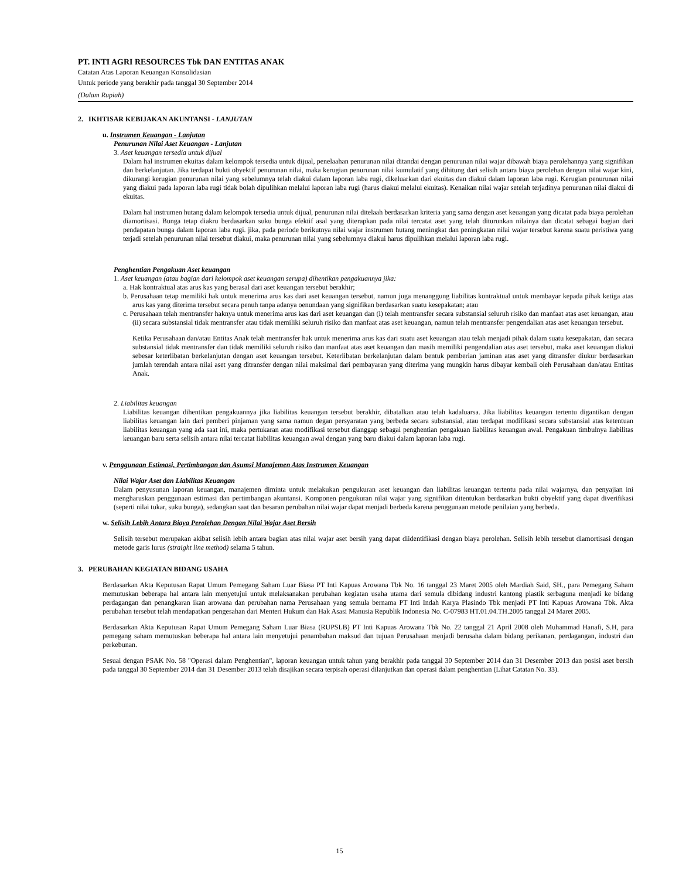PT. INTI AGRI RESOURCES Tbk DAN ENTITAS ANAK
Catatan Atas Laporan Keuangan Konsolidasian
Untuk periode yang berakhir pada tanggal 30 September 2014
(Dalam Rupiah)
2. IKHTISAR KEBIJAKAN AKUNTANSI - LANJUTAN
u. Instrumen Keuangan - Lanjutan
Penurunan Nilai Aset Keuangan - Lanjutan
3. Aset keuangan tersedia untuk dijual
Dalam hal instrumen ekuitas dalam kelompok tersedia untuk dijual, penelaahan penurunan nilai ditandai dengan penurunan nilai wajar dibawah biaya perolehannya yang signifikan dan berkelanjutan. Jika terdapat bukti obyektif penurunan nilai, maka kerugian penurunan nilai kumulatif yang dihitung dari selisih antara biaya perolehan dengan nilai wajar kini, dikurangi kerugian penurunan nilai yang sebelumnya telah diakui dalam laporan laba rugi, dikeluarkan dari ekuitas dan diakui dalam laporan laba rugi. Kerugian penurunan nilai yang diakui pada laporan laba rugi tidak bolah dipulihkan melalui laporan laba rugi (harus diakui melalui ekuitas). Kenaikan nilai wajar setelah terjadinya penurunan nilai diakui di ekuitas.
Dalam hal instrumen hutang dalam kelompok tersedia untuk dijual, penurunan nilai ditelaah berdasarkan kriteria yang sama dengan aset keuangan yang dicatat pada biaya perolehan diamortisasi. Bunga tetap diakru berdasarkan suku bunga efektif asal yang diterapkan pada nilai tercatat aset yang telah diturunkan nilainya dan dicatat sebagai bagian dari pendapatan bunga dalam laporan laba rugi. jika, pada periode berikutnya nilai wajar instrumen hutang meningkat dan peningkatan nilai wajar tersebut karena suatu peristiwa yang terjadi setelah penurunan nilai tersebut diakui, maka penurunan nilai yang sebelumnya diakui harus dipulihkan melalui laporan laba rugi.
Penghentian Pengakuan Aset keuangan
1. Aset keuangan (atau bagian dari kelompok aset keuangan serupa) dihentikan pengakuannya jika:
a. Hak kontraktual atas arus kas yang berasal dari aset keuangan tersebut berakhir;
b. Perusahaan tetap memiliki hak untuk menerima arus kas dari aset keuangan tersebut, namun juga menanggung liabilitas kontraktual untuk membayar kepada pihak ketiga atas arus kas yang diterima tersebut secara penuh tanpa adanya oenundaan yang signifikan berdasarkan suatu kesepakatan; atau
c. Perusahaan telah mentransfer haknya untuk menerima arus kas dari aset keuangan dan (i) telah mentransfer secara substansial seluruh risiko dan manfaat atas aset keuangan, atau (ii) secara substansial tidak mentransfer atau tidak memiliki seluruh risiko dan manfaat atas aset keuangan, namun telah mentransfer pengendalian atas aset keuangan tersebut.
Ketika Perusahaan dan/atau Entitas Anak telah mentransfer hak untuk menerima arus kas dari suatu aset keuangan atau telah menjadi pihak dalam suatu kesepakatan, dan secara substansial tidak mentransfer dan tidak memiliki seluruh risiko dan manfaat atas aset keuangan dan masih memiliki pengendalian atas aset tersebut, maka aset keuangan diakui sebesar keterlibatan berkelanjutan dengan aset keuangan tersebut. Keterlibatan berkelanjutan dalam bentuk pemberian jaminan atas aset yang ditransfer diukur berdasarkan jumlah terendah antara nilai aset yang ditransfer dengan nilai maksimal dari pembayaran yang diterima yang mungkin harus dibayar kembali oleh Perusahaan dan/atau Entitas Anak.
2. Liabilitas keuangan
Liabilitas keuangan dihentikan pengakuannya jika liabilitas keuangan tersebut berakhir, dibatalkan atau telah kadaluarsa. Jika liabilitas keuangan tertentu digantikan dengan liabilitas keuangan lain dari pemberi pinjaman yang sama namun degan persyaratan yang berbeda secara substansial, atau terdapat modifikasi secara substansial atas ketentuan liabilitas keuangan yang ada saat ini, maka pertukaran atau modifikasi tersebut dianggap sebagai penghentian pengakuan liabilitas keuangan awal. Pengakuan timbulnya liabilitas keuangan baru serta selisih antara nilai tercatat liabilitas keuangan awal dengan yang baru diakui dalam laporan laba rugi.
v. Penggunaan Estimasi, Pertimbangan dan Asumsi Manajemen Atas Instrumen Keuangan
Nilai Wajar Aset dan Liabilitas Keuangan
Dalam penyusunan laporan keuangan, manajemen diminta untuk melakukan pengukuran aset keuangan dan liabilitas keuangan tertentu pada nilai wajarnya, dan penyajian ini mengharuskan penggunaan estimasi dan pertimbangan akuntansi. Komponen pengukuran nilai wajar yang signifikan ditentukan berdasarkan bukti obyektif yang dapat diverifikasi (seperti nilai tukar, suku bunga), sedangkan saat dan besaran perubahan nilai wajar dapat menjadi berbeda karena penggunaan metode penilaian yang berbeda.
w. Selisih Lebih Antara Biaya Perolehan Dengan Nilai Wajar Aset Bersih
Selisih tersebut merupakan akibat selisih lebih antara bagian atas nilai wajar aset bersih yang dapat diidentifikasi dengan biaya perolehan. Selisih lebih tersebut diamortisasi dengan metode garis lurus (straight line method) selama 5 tahun.
3. PERUBAHAN KEGIATAN BIDANG USAHA
Berdasarkan Akta Keputusan Rapat Umum Pemegang Saham Luar Biasa PT Inti Kapuas Arowana Tbk No. 16 tanggal 23 Maret 2005 oleh Mardiah Said, SH., para Pemegang Saham memutuskan beberapa hal antara lain menyetujui untuk melaksanakan perubahan kegiatan usaha utama dari semula dibidang industri kantong plastik serbaguna menjadi ke bidang perdagangan dan penangkaran ikan arowana dan perubahan nama Perusahaan yang semula bernama PT Inti Indah Karya Plasindo Tbk menjadi PT Inti Kapuas Arowana Tbk. Akta perubahan tersebut telah mendapatkan pengesahan dari Menteri Hukum dan Hak Asasi Manusia Republik Indonesia No. C-07983 HT.01.04.TH.2005 tanggal 24 Maret 2005.
Berdasarkan Akta Keputusan Rapat Umum Pemegang Saham Luar Biasa (RUPSLB) PT Inti Kapuas Arowana Tbk No. 22 tanggal 21 April 2008 oleh Muhammad Hanafi, S.H, para pemegang saham memutuskan beberapa hal antara lain menyetujui penambahan maksud dan tujuan Perusahaan menjadi berusaha dalam bidang perikanan, perdagangan, industri dan perkebunan.
Sesuai dengan PSAK No. 58 "Operasi dalam Penghentian", laporan keuangan untuk tahun yang berakhir pada tanggal 30 September 2014 dan 31 Desember 2013 dan posisi aset bersih pada tanggal 30 September 2014 dan 31 Desember 2013 telah disajikan secara terpisah operasi dilanjutkan dan operasi dalam penghentian (Lihat Catatan No. 33).
15